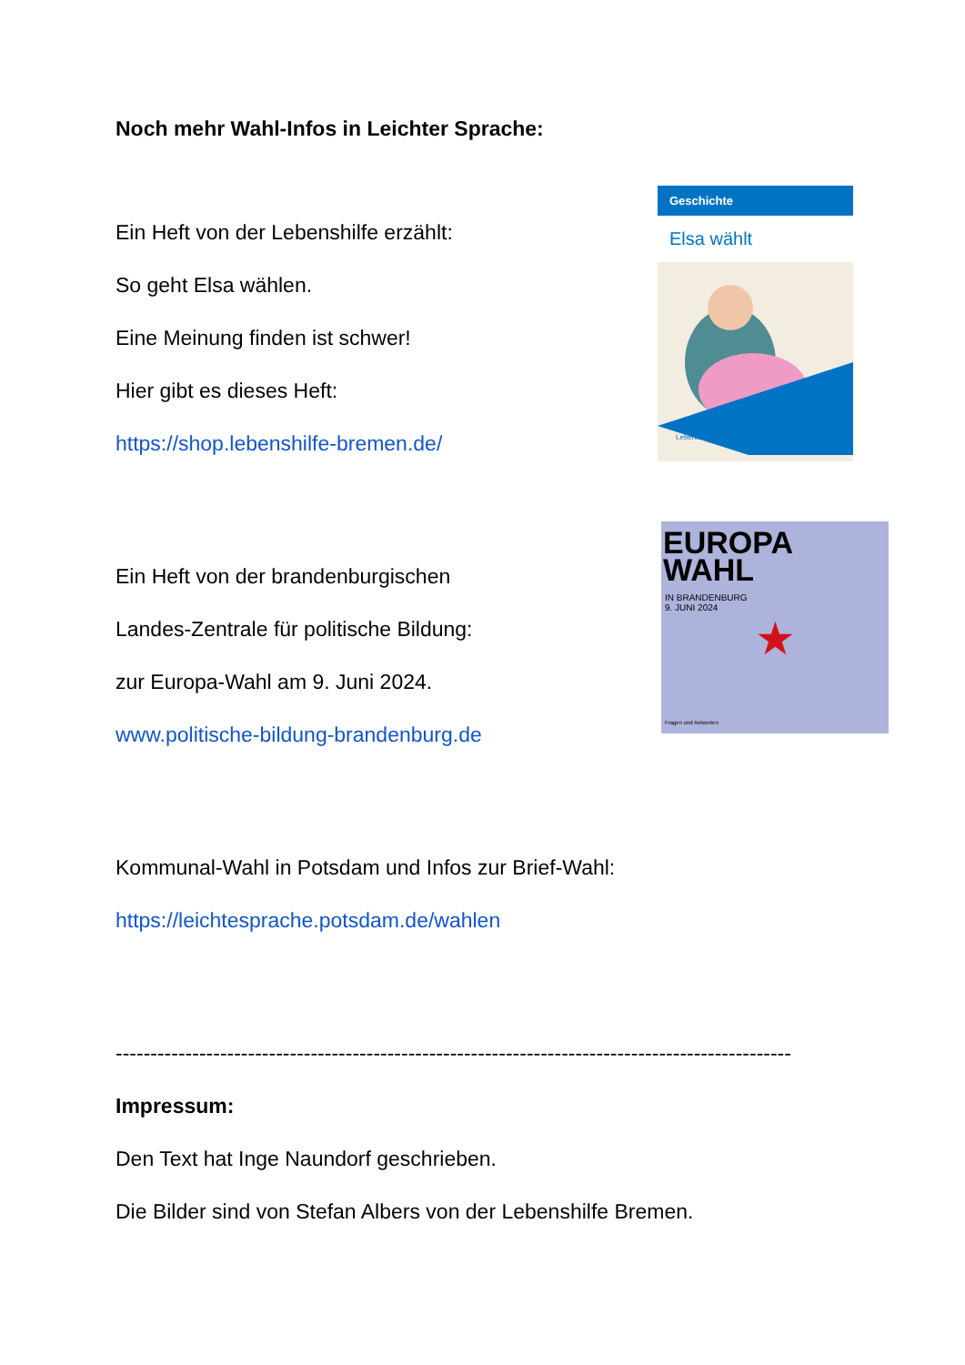Geschichte
Elsa wählt
Lebenshilfe
EUROPA
WAHL
IN BRANDENBURG
9. JUNI 2024
★
Fragen und Antworten
Noch mehr Wahl-Infos in Leichter Sprache:
Ein Heft von der Lebenshilfe erzählt:
So geht Elsa wählen.
Eine Meinung finden ist schwer!
Hier gibt es dieses Heft:
https://shop.lebenshilfe-bremen.de/
Ein Heft von der brandenburgischen
Landes-Zentrale für politische Bildung:
zur Europa-Wahl am 9. Juni 2024.
www.politische-bildung-brandenburg.de
Kommunal-Wahl in Potsdam und Infos zur Brief-Wahl:
https://leichtesprache.potsdam.de/wahlen
-------------------------------------------------------------------------------------------------
Impressum:
Den Text hat Inge Naundorf geschrieben.
Die Bilder sind von Stefan Albers von der Lebenshilfe Bremen.